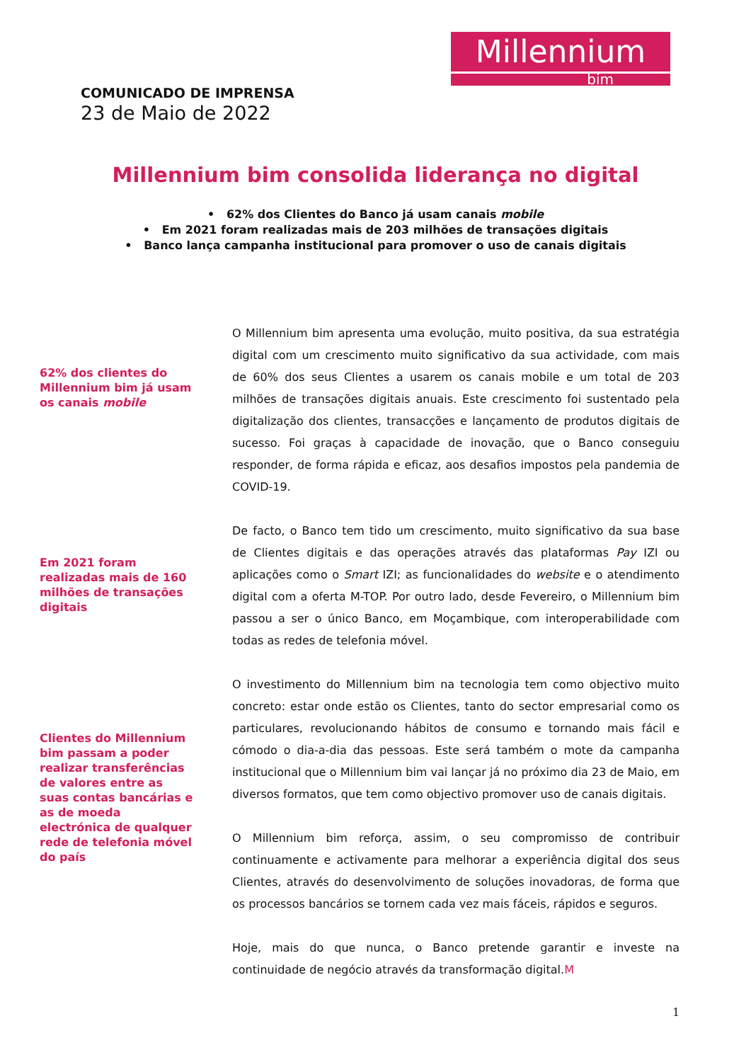Millennium
bim
COMUNICADO DE IMPRENSA
23 de Maio de 2022
Millennium bim consolida liderança no digital
• 62% dos Clientes do Banco já usam canais mobile
• Em 2021 foram realizadas mais de 203 milhões de transações digitais
• Banco lança campanha institucional para promover o uso de canais digitais
62% dos clientes do Millennium bim já usam os canais mobile
Em 2021 foram realizadas mais de 160 milhões de transações digitais
Clientes do Millennium bim passam a poder realizar transferências de valores entre as suas contas bancárias e as de moeda electrónica de qualquer rede de telefonia móvel do país
O Millennium bim apresenta uma evolução, muito positiva, da sua estratégia digital com um crescimento muito significativo da sua actividade, com mais de 60% dos seus Clientes a usarem os canais mobile e um total de 203 milhões de transações digitais anuais. Este crescimento foi sustentado pela digitalização dos clientes, transacções e lançamento de produtos digitais de sucesso. Foi graças à capacidade de inovação, que o Banco conseguiu responder, de forma rápida e eficaz, aos desafios impostos pela pandemia de COVID-19.
De facto, o Banco tem tido um crescimento, muito significativo da sua base de Clientes digitais e das operações através das plataformas Pay IZI ou aplicações como o Smart IZI; as funcionalidades do website e o atendimento digital com a oferta M-TOP. Por outro lado, desde Fevereiro, o Millennium bim passou a ser o único Banco, em Moçambique, com interoperabilidade com todas as redes de telefonia móvel.
O investimento do Millennium bim na tecnologia tem como objectivo muito concreto: estar onde estão os Clientes, tanto do sector empresarial como os particulares, revolucionando hábitos de consumo e tornando mais fácil e cómodo o dia-a-dia das pessoas. Este será também o mote da campanha institucional que o Millennium bim vai lançar já no próximo dia 23 de Maio, em diversos formatos, que tem como objectivo promover uso de canais digitais.
O Millennium bim reforça, assim, o seu compromisso de contribuir continuamente e activamente para melhorar a experiência digital dos seus Clientes, através do desenvolvimento de soluções inovadoras, de forma que os processos bancários se tornem cada vez mais fáceis, rápidos e seguros.
Hoje, mais do que nunca, o Banco pretende garantir e investe na continuidade de negócio através da transformação digital.M
1